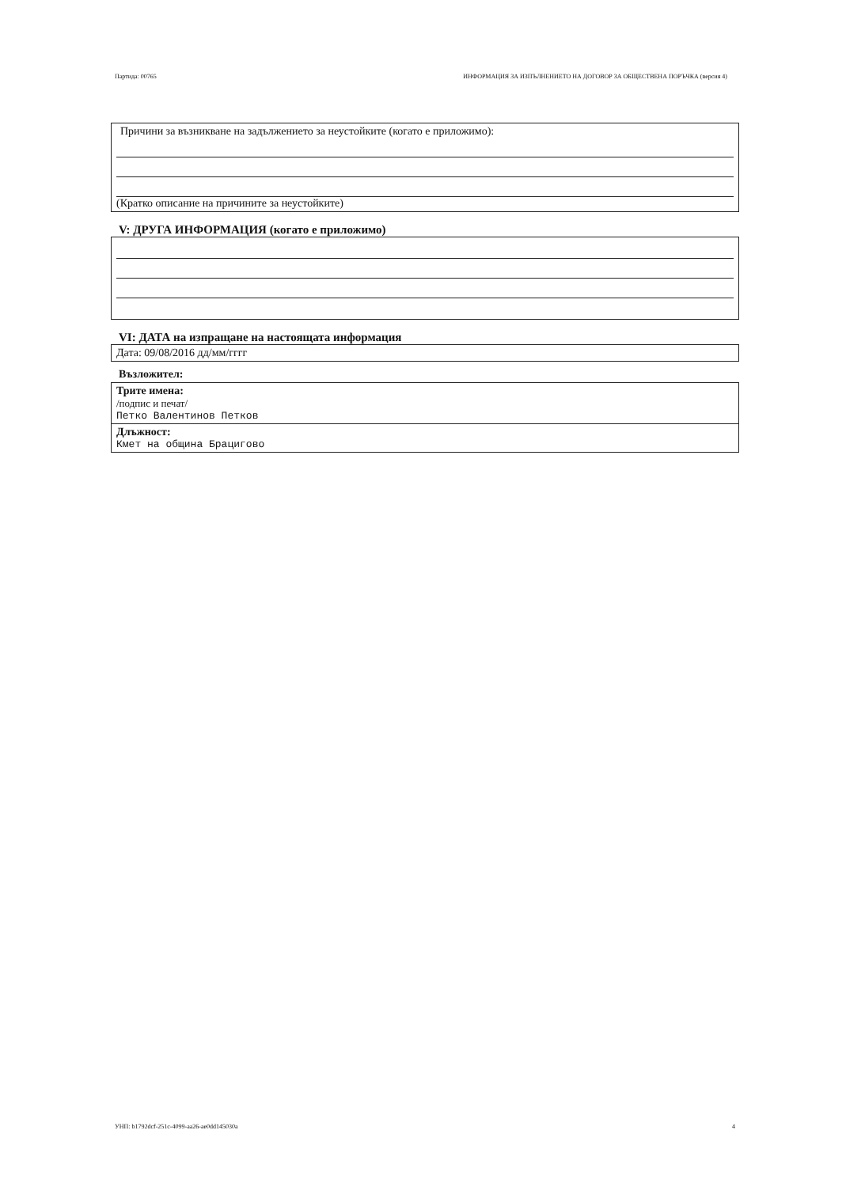Партида: 00765 ИНФОРМАЦИЯ ЗА ИЗПЪЛНЕНИЕТО НА ДОГОВОР ЗА ОБЩЕСТВЕНА ПОРЪЧКА (версия 4)
Причини за възникване на задължението за неустойките (когато е приложимо):
(Кратко описание на причините за неустойките)
V: ДРУГА ИНФОРМАЦИЯ (когато е приложимо)
VI: ДАТА на изпращане на настоящата информация
Дата: 09/08/2016 дд/мм/гггг
Възложител:
Трите имена:
/подпис и печат/
Петко Валентинов Петков
Длъжност:
Кмет на община Брацигово
УНП: b1792dcf-251c-4099-aa26-ae0dd145030a 4